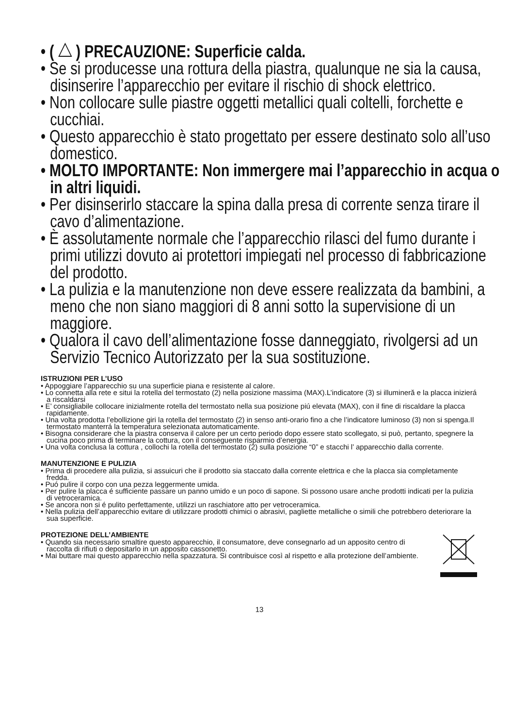• ( ) PRECAUZIONE: Superficie calda.
• Se si producesse una rottura della piastra, qualunque ne sia la causa, disinserire l’apparecchio per evitare il rischio di shock elettrico.
• Non collocare sulle piastre oggetti metallici quali coltelli, forchette e cucchiai.
• Questo apparecchio è stato progettato per essere destinato solo all’uso domestico.
• MOLTO IMPORTANTE: Non immergere mai l’apparecchio in acqua o in altri liquidi.
• Per disinserirlo staccare la spina dalla presa di corrente senza tirare il cavo d’alimentazione.
• È assolutamente normale che l’apparecchio rilasci del fumo durante i primi utilizzi dovuto ai protettori impiegati nel processo di fabbricazione del prodotto.
• La pulizia e la manutenzione non deve essere realizzata da bambini, a meno che non siano maggiori di 8 anni sotto la supervisione di un maggiore.
• Qualora il cavo dell’alimentazione fosse danneggiato, rivolgersi ad un Servizio Tecnico Autorizzato per la sua sostituzione.
ISTRUZIONI PER L’USO
• Appoggiare l’apparecchio su una superficie piana e resistente al calore.
• Lo connetta alla rete e situi la rotella del termostato (2) nella posizione massima (MAX).L’indicatore (3) si illumineră e la placca inizierá a riscaldarsi
• E’ consigliabile collocare inizialmente rotella del termostato nella sua posizione piú elevata (MAX), con il fine di riscaldare la placca rapidamente.
• Una volta prodotta l’ebollizione giri la rotella del termostato (2) in senso anti-orario fino a che l’indicatore luminoso (3) non si spenga.Il termostato manterrá la temperatura selezionata automaticamente.
• Bisogna considerare che la piastra conserva il calore per un certo periodo dopo essere stato scollegato, si può, pertanto, spegnere la cucina poco prima di terminare la cottura, con il conseguente risparmio d’energia.
• Una volta conclusa la cottura , collochi la rotella del termostato (2) sulla posizione “0” e stacchi l’ apparecchio dalla corrente.
MANUTENZIONE E PULIZIA
• Prima di procedere alla pulizia, si assuicuri che il prodotto sia staccato dalla corrente elettrica e che la placca sia completamente fredda.
• Puó pulire il corpo con una pezza leggermente umida.
• Per pulire la placca é sufficiente passare un panno umido e un poco di sapone. Si possono usare anche prodotti indicati per la pulizia di vetroceramica.
• Se ancora non si é pulito perfettamente, utilizzi un raschiatore atto per vetroceramica.
• Nella pulizia dell’apparecchio evitare di utilizzare prodotti chimici o abrasivi, pagliette metalliche o simili che potrebbero deteriorare la sua superficie.
PROTEZIONE DELL’AMBIENTE
• Quando sia necessario smaltire questo apparecchio, il consumatore, deve consegnarlo ad un apposito centro di raccolta di rifiuti o depositarlo in un apposito cassonetto.
• Mai buttare mai questo apparecchio nella spazzatura. Si contribuisce così al rispetto e alla protezione dell’ambiente.
13